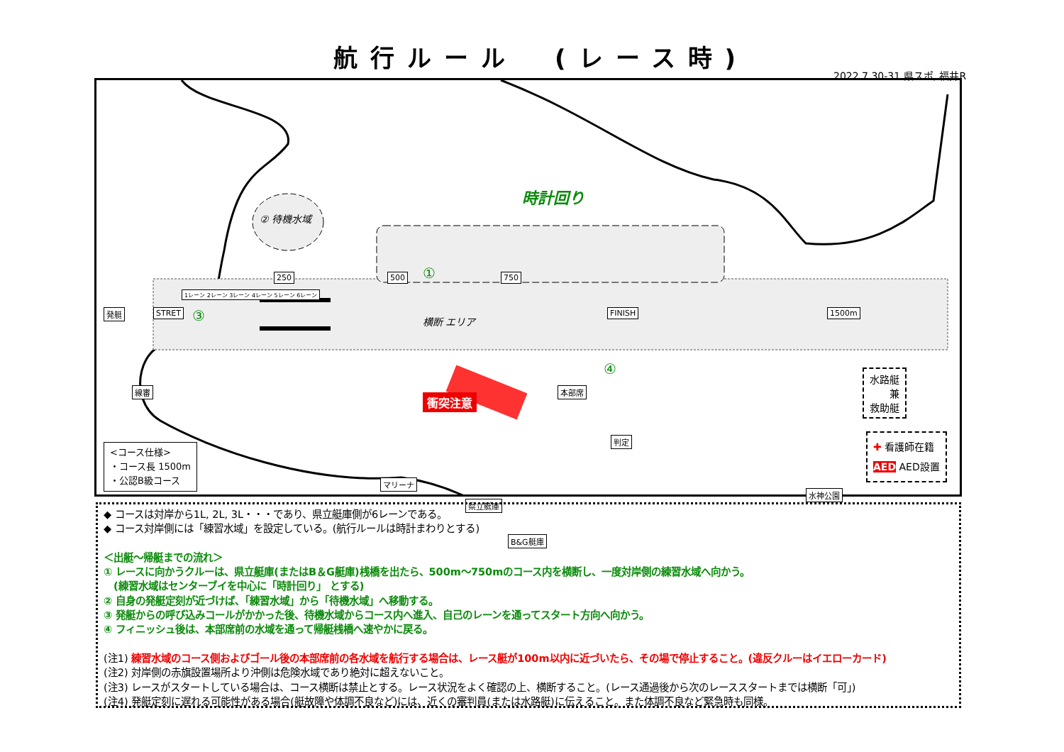航行ルール　(レース時)
2022.7.30-31 県スポ, 福井R
時計回り
② 待機水域
横断 エリア
衝突注意
発艇 STRET
1レーン 2レーン 3レーン 4レーン 5レーン 6レーン
250 500 750
FINISH 1500m
線審 本部席
判定
マリーナ
県立艇庫
B&G艇庫
水神公園
①
③
④
<コース仕様>
・コース長 1500m
・公認B級コース
水路艇
兼
救助艇
✚ 看護師在籍
AED AED設置
◆ コースは対岸から1L, 2L, 3L・・・であり、県立艇庫側が6レーンである。
◆ コース対岸側には「練習水域」を設定している。(航行ルールは時計まわりとする)
＜出艇～帰艇までの流れ＞
① レースに向かうクルーは、県立艇庫(またはB＆G艇庫)桟橋を出たら、500m～750mのコース内を横断し、一度対岸側の練習水域へ向かう。
　(練習水域はセンターブイを中心に「時計回り」 とする)
② 自身の発艇定刻が近づけば、「練習水域」から「待機水域」へ移動する。
③ 発艇からの呼び込みコールがかかった後、待機水域からコース内へ進入、自己のレーンを通ってスタート方向へ向かう。
④ フィニッシュ後は、本部席前の水域を通って帰艇桟橋へ速やかに戻る。
(注1) 練習水域のコース側およびゴール後の本部席前の各水域を航行する場合は、レース艇が100m以内に近づいたら、その場で停止すること。(違反クルーはイエローカード)
(注2) 対岸側の赤旗設置場所より沖側は危険水域であり絶対に超えないこと。
(注3) レースがスタートしている場合は、コース横断は禁止とする。レース状況をよく確認の上、横断すること。(レース通過後から次のレーススタートまでは横断「可」)
(注4) 発艇定刻に遅れる可能性がある場合(艇故障や体調不良など)には、近くの審判員(または水路艇)に伝えること。また体調不良など緊急時も同様。